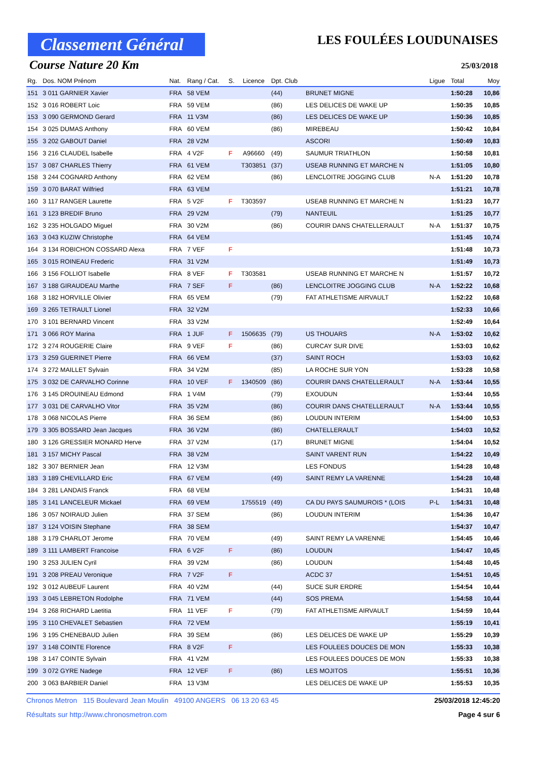Classement Général
LES FOULÉES LOUDUNAISES
Course Nature 20 Km 25/03/2018
| Rg. | Dos. NOM Prénom | Nat. | Rang / Cat. | S. | Licence | Dpt. Club | | Ligue | Total | Moy |
| --- | --- | --- | --- | --- | --- | --- | --- | --- | --- | --- |
| 151 | 3 011 GARNIER Xavier | FRA | 58 VEM | | | (44) | BRUNET MIGNE | | 1:50:28 | 10,86 |
| 152 | 3 016 ROBERT Loic | FRA | 59 VEM | | | (86) | LES DELICES DE WAKE UP | | 1:50:35 | 10,85 |
| 153 | 3 090 GERMOND Gerard | FRA | 11 V3M | | | (86) | LES DELICES DE WAKE UP | | 1:50:36 | 10,85 |
| 154 | 3 025 DUMAS Anthony | FRA | 60 VEM | | | (86) | MIREBEAU | | 1:50:42 | 10,84 |
| 155 | 3 202 GABOUT Daniel | FRA | 28 V2M | | | | ASCORI | | 1:50:49 | 10,83 |
| 156 | 3 216 CLAUDEL Isabelle | FRA | 4 V2F | F | A96660 | (49) | SAUMUR TRIATHLON | | 1:50:58 | 10,81 |
| 157 | 3 087 CHARLES Thierry | FRA | 61 VEM | | T303851 | (37) | USEAB RUNNING ET MARCHE N | | 1:51:05 | 10,80 |
| 158 | 3 244 COGNARD Anthony | FRA | 62 VEM | | | (86) | LENCLOITRE JOGGING CLUB | N-A | 1:51:20 | 10,78 |
| 159 | 3 070 BARAT Wilfried | FRA | 63 VEM | | | | | | 1:51:21 | 10,78 |
| 160 | 3 117 RANGER Laurette | FRA | 5 V2F | F | T303597 | | USEAB RUNNING ET MARCHE N | | 1:51:23 | 10,77 |
| 161 | 3 123 BREDIF Bruno | FRA | 29 V2M | | | (79) | NANTEUIL | | 1:51:25 | 10,77 |
| 162 | 3 235 HOLGADO Miguel | FRA | 30 V2M | | | (86) | COURIR DANS CHATELLERAULT | N-A | 1:51:37 | 10,75 |
| 163 | 3 043 KUZIW Christophe | FRA | 64 VEM | | | | | | 1:51:45 | 10,74 |
| 164 | 3 134 ROBICHON COSSARD Alexa | FRA | 7 VEF | F | | | | | 1:51:48 | 10,73 |
| 165 | 3 015 ROINEAU Frederic | FRA | 31 V2M | | | | | | 1:51:49 | 10,73 |
| 166 | 3 156 FOLLIOT Isabelle | FRA | 8 VEF | F | T303581 | | USEAB RUNNING ET MARCHE N | | 1:51:57 | 10,72 |
| 167 | 3 188 GIRAUDEAU Marthe | FRA | 7 SEF | F | | (86) | LENCLOITRE JOGGING CLUB | N-A | 1:52:22 | 10,68 |
| 168 | 3 182 HORVILLE Olivier | FRA | 65 VEM | | | (79) | FAT ATHLETISME AIRVAULT | | 1:52:22 | 10,68 |
| 169 | 3 265 TETRAULT Lionel | FRA | 32 V2M | | | | | | 1:52:33 | 10,66 |
| 170 | 3 101 BERNARD Vincent | FRA | 33 V2M | | | | | | 1:52:49 | 10,64 |
| 171 | 3 066 ROY Marina | FRA | 1 JUF | F | 1506635 | (79) | US THOUARS | N-A | 1:53:02 | 10,62 |
| 172 | 3 274 ROUGERIE Claire | FRA | 9 VEF | F | | (86) | CURCAY SUR DIVE | | 1:53:03 | 10,62 |
| 173 | 3 259 GUERINET Pierre | FRA | 66 VEM | | | (37) | SAINT ROCH | | 1:53:03 | 10,62 |
| 174 | 3 272 MAILLET Sylvain | FRA | 34 V2M | | | (85) | LA ROCHE SUR YON | | 1:53:28 | 10,58 |
| 175 | 3 032 DE CARVALHO Corinne | FRA | 10 VEF | F | 1340509 | (86) | COURIR DANS CHATELLERAULT | N-A | 1:53:44 | 10,55 |
| 176 | 3 145 DROUINEAU Edmond | FRA | 1 V4M | | | (79) | EXOUDUN | | 1:53:44 | 10,55 |
| 177 | 3 031 DE CARVALHO Vitor | FRA | 35 V2M | | | (86) | COURIR DANS CHATELLERAULT | N-A | 1:53:44 | 10,55 |
| 178 | 3 068 NICOLAS Pierre | FRA | 36 SEM | | | (86) | LOUDUN INTERIM | | 1:54:00 | 10,53 |
| 179 | 3 305 BOSSARD Jean Jacques | FRA | 36 V2M | | | (86) | CHATELLERAULT | | 1:54:03 | 10,52 |
| 180 | 3 126 GRESSIER MONARD Herve | FRA | 37 V2M | | | (17) | BRUNET MIGNE | | 1:54:04 | 10,52 |
| 181 | 3 157 MICHY Pascal | FRA | 38 V2M | | | | SAINT VARENT RUN | | 1:54:22 | 10,49 |
| 182 | 3 307 BERNIER Jean | FRA | 12 V3M | | | | LES FONDUS | | 1:54:28 | 10,48 |
| 183 | 3 189 CHEVILLARD Eric | FRA | 67 VEM | | | (49) | SAINT REMY LA VARENNE | | 1:54:28 | 10,48 |
| 184 | 3 281 LANDAIS Franck | FRA | 68 VEM | | | | | | 1:54:31 | 10,48 |
| 185 | 3 141 LANCELEUR Mickael | FRA | 69 VEM | | 1755519 | (49) | CA DU PAYS SAUMUROIS * (LOIS | P-L | 1:54:31 | 10,48 |
| 186 | 3 057 NOIRAUD Julien | FRA | 37 SEM | | | (86) | LOUDUN INTERIM | | 1:54:36 | 10,47 |
| 187 | 3 124 VOISIN Stephane | FRA | 38 SEM | | | | | | 1:54:37 | 10,47 |
| 188 | 3 179 CHARLOT Jerome | FRA | 70 VEM | | | (49) | SAINT REMY LA VARENNE | | 1:54:45 | 10,46 |
| 189 | 3 111 LAMBERT Francoise | FRA | 6 V2F | F | | (86) | LOUDUN | | 1:54:47 | 10,45 |
| 190 | 3 253 JULIEN Cyril | FRA | 39 V2M | | | (86) | LOUDUN | | 1:54:48 | 10,45 |
| 191 | 3 208 PREAU Veronique | FRA | 7 V2F | F | | | ACDC 37 | | 1:54:51 | 10,45 |
| 192 | 3 012 AUBEUF Laurent | FRA | 40 V2M | | | (44) | SUCE SUR ERDRE | | 1:54:54 | 10,44 |
| 193 | 3 045 LEBRETON Rodolphe | FRA | 71 VEM | | | (44) | SOS PREMA | | 1:54:58 | 10,44 |
| 194 | 3 268 RICHARD Laetitia | FRA | 11 VEF | F | | (79) | FAT ATHLETISME AIRVAULT | | 1:54:59 | 10,44 |
| 195 | 3 110 CHEVALET Sebastien | FRA | 72 VEM | | | | | | 1:55:19 | 10,41 |
| 196 | 3 195 CHENEBAUD Julien | FRA | 39 SEM | | | (86) | LES DELICES DE WAKE UP | | 1:55:29 | 10,39 |
| 197 | 3 148 COINTE Florence | FRA | 8 V2F | F | | | LES FOULEES DOUCES DE MON | | 1:55:33 | 10,38 |
| 198 | 3 147 COINTE Sylvain | FRA | 41 V2M | | | | LES FOULEES DOUCES DE MON | | 1:55:33 | 10,38 |
| 199 | 3 072 GYRE Nadege | FRA | 12 VEF | F | | (86) | LES MOJITOS | | 1:55:51 | 10,36 |
| 200 | 3 063 BARBIER Daniel | FRA | 13 V3M | | | | LES DELICES DE WAKE UP | | 1:55:53 | 10,35 |
Chronos Metron 115 Boulevard Jean Moulin 49100 ANGERS 06 13 20 63 45 25/03/2018 12:45:20
Résultats sur http://www.chronosmetron.com Page 4 sur 6